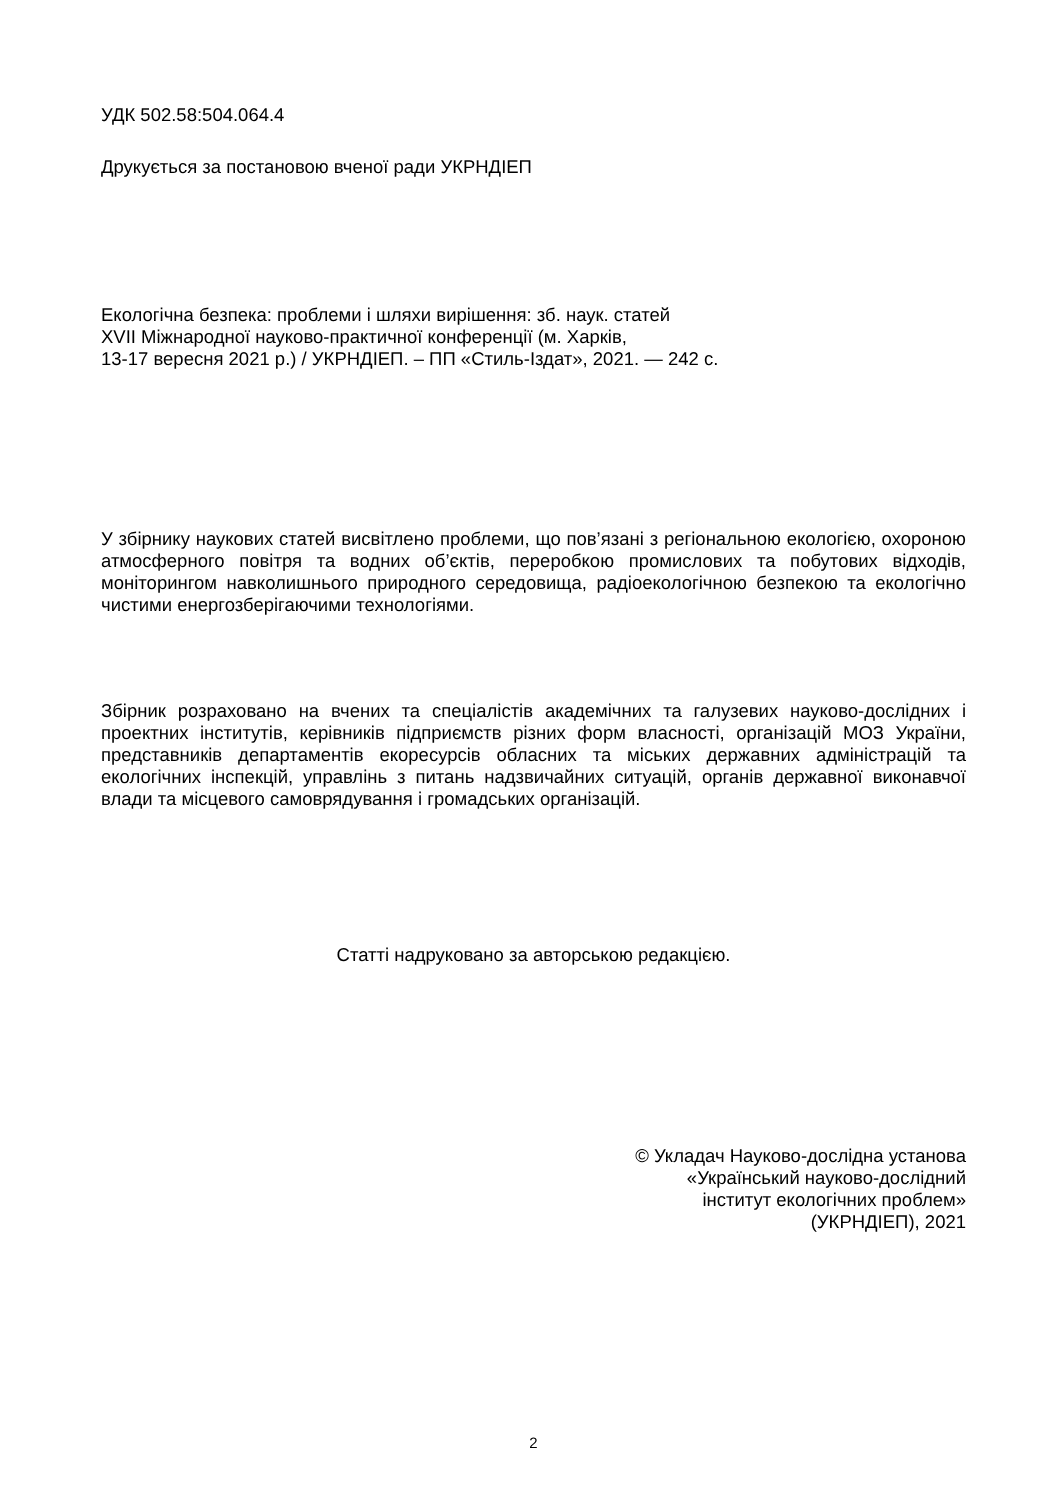УДК 502.58:504.064.4
Друкується за постановою вченої ради УКРНДІЕП
Екологічна безпека: проблеми і шляхи вирішення: зб. наук. статей
XVII Міжнародної науково-практичної конференції (м. Харків,
13-17 вересня 2021 р.) / УКРНДІЕП. – ПП «Стиль-Іздат», 2021. — 242 с.
У збірнику наукових статей висвітлено проблеми, що пов’язані з регіональною екологією, охороною атмосферного повітря та водних об’єктів, переробкою промислових та побутових відходів, моніторингом навколишнього природного середовища, радіоекологічною безпекою та екологічно чистими енергозберігаючими технологіями.
Збірник розраховано на вчених та спеціалістів академічних та галузевих науково-дослідних і проектних інститутів, керівників підприємств різних форм власності, організацій МОЗ України, представників департаментів екоресурсів обласних та міських державних адміністрацій та екологічних інспекцій, управлінь з питань надзвичайних ситуацій, органів державної виконавчої влади та місцевого самоврядування і громадських організацій.
Статті надруковано за авторською редакцією.
© Укладач Науково-дослідна установа
«Український науково-дослідний
інститут екологічних проблем»
(УКРНДІЕП), 2021
2